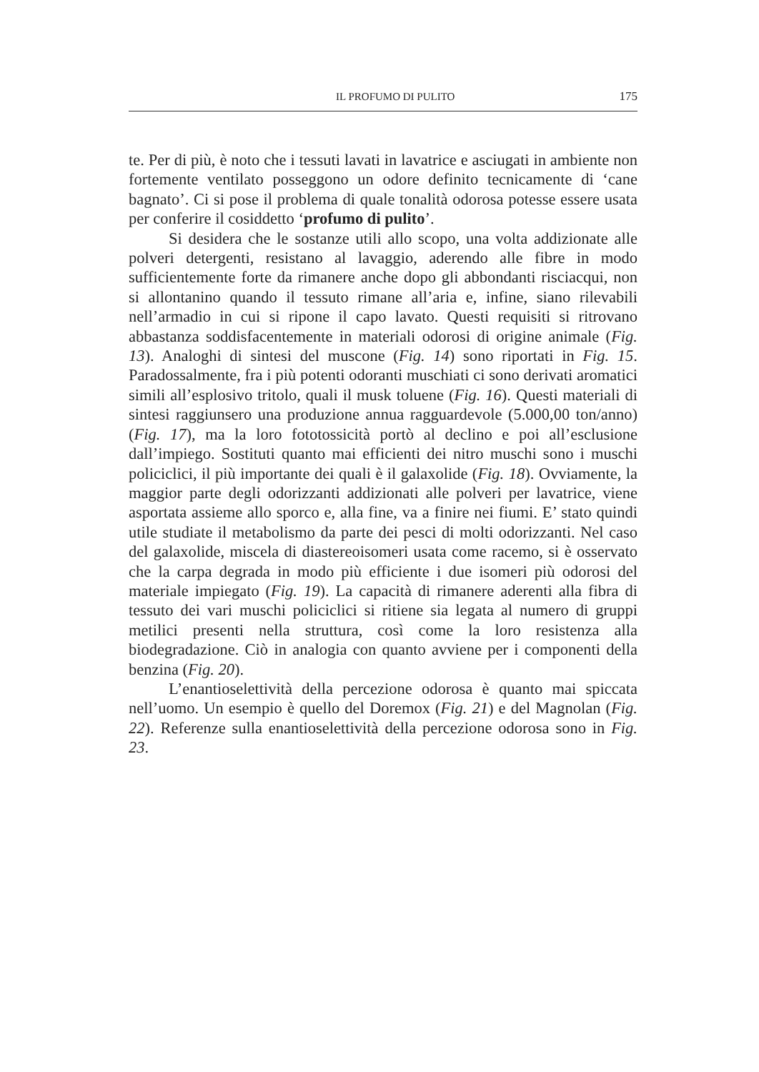IL PROFUMO DI PULITO 175
te. Per di più, è noto che i tessuti lavati in lavatrice e asciugati in ambiente non fortemente ventilato posseggono un odore definito tecnicamente di ‘cane bagnato’. Ci si pose il problema di quale tonalità odorosa potesse essere usata per conferire il cosiddetto ‘profumo di pulito’.
Si desidera che le sostanze utili allo scopo, una volta addizionate alle polveri detergenti, resistano al lavaggio, aderendo alle fibre in modo sufficientemente forte da rimanere anche dopo gli abbondanti risciacqui, non si allontanino quando il tessuto rimane all’aria e, infine, siano rilevabili nell’armadio in cui si ripone il capo lavato. Questi requisiti si ritrovano abbastanza soddisfacentemente in materiali odorosi di origine animale (Fig. 13). Analoghi di sintesi del muscone (Fig. 14) sono riportati in Fig. 15. Paradossalmente, fra i più potenti odoranti muschiati ci sono derivati aromatici simili all’esplosivo tritolo, quali il musk toluene (Fig. 16). Questi materiali di sintesi raggiunsero una produzione annua ragguardevole (5.000,00 ton/anno) (Fig. 17), ma la loro fototossicità portò al declino e poi all’esclusione dall’impiego. Sostituti quanto mai efficienti dei nitro muschi sono i muschi policiclici, il più importante dei quali è il galaxolide (Fig. 18). Ovviamente, la maggior parte degli odorizzanti addizionati alle polveri per lavatrice, viene asportata assieme allo sporco e, alla fine, va a finire nei fiumi. E’ stato quindi utile studiate il metabolismo da parte dei pesci di molti odorizzanti. Nel caso del galaxolide, miscela di diastereoisomeri usata come racemo, si è osservato che la carpa degrada in modo più efficiente i due isomeri più odorosi del materiale impiegato (Fig. 19). La capacità di rimanere aderenti alla fibra di tessuto dei vari muschi policiclici si ritiene sia legata al numero di gruppi metilici presenti nella struttura, così come la loro resistenza alla biodegradazione. Ciò in analogia con quanto avviene per i componenti della benzina (Fig. 20).
L’enantioselettività della percezione odorosa è quanto mai spiccata nell’uomo. Un esempio è quello del Doremox (Fig. 21) e del Magnolan (Fig. 22). Referenze sulla enantioselettività della percezione odorosa sono in Fig. 23.